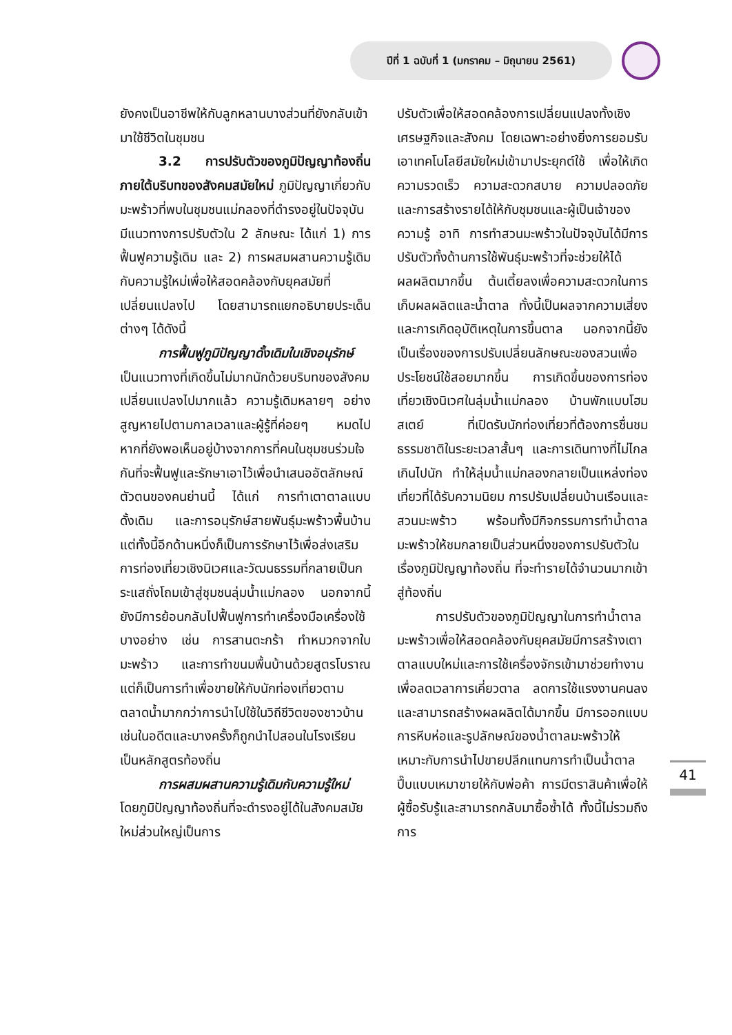ปีที่ 1 ฉบับที่ 1 (มกราคม – มิถุนายน 2561)
ยังคงเป็นอาชีพให้กับลูกหลานบางส่วนที่ยังกลับเข้ามาใช้ชีวิตในชุมชน
3.2 การปรับตัวของภูมิปัญญาท้องถิ่นภายใต้บริบทของสังคมสมัยใหม่ ภูมิปัญญาเกี่ยวกับมะพร้าวที่พบในชุมชนแม่กลองที่ดำรงอยู่ในปัจจุบันมีแนวทางการปรับตัวใน 2 ลักษณะ ได้แก่ 1) การฟื้นฟูความรู้เดิม และ 2) การผสมผสานความรู้เดิมกับความรู้ใหม่เพื่อให้สอดคล้องกับยุคสมัยที่เปลี่ยนแปลงไป โดยสามารถแยกอธิบายประเด็นต่างๆ ได้ดังนี้
การฟื้นฟูภูมิปัญญาดั้งเดิมในเชิงอนุรักษ์ เป็นแนวทางที่เกิดขึ้นไม่มากนักด้วยบริบทของสังคมเปลี่ยนแปลงไปมากแล้ว ความรู้เดิมหลายๆ อย่างสูญหายไปตามกาลเวลาและผู้รู้ที่ค่อยๆ หมดไป หากที่ยังพอเห็นอยู่บ้างจากการที่คนในชุมชนร่วมใจกันที่จะฟื้นฟูและรักษาเอาไว้เพื่อนำเสนออัตลักษณ์ตัวตนของคนย่านนี้ ได้แก่ การทำเตาตาลแบบดั้งเดิม และการอนุรักษ์สายพันธุ์มะพร้าวพื้นบ้าน แต่ทั้งนี้อีกด้านหนึ่งก็เป็นการรักษาไว้เพื่อส่งเสริมการท่องเที่ยวเชิงนิเวศและวัฒนธรรมที่กลายเป็นกระแสถั่งโถมเข้าสู่ชุมชนลุ่มน้ำแม่กลอง นอกจากนี้ยังมีการย้อนกลับไปฟื้นฟูการทำเครื่องมือเครื่องใช้บางอย่าง เช่น การสานตะกร้า ทำหมวกจากใบมะพร้าว และการทำขนมพื้นบ้านด้วยสูตรโบราณ แต่ก็เป็นการทำเพื่อขายให้กับนักท่องเที่ยวตามตลาดน้ำมากกว่าการนำไปใช้ในวิถีชีวิตของชาวบ้านเช่นในอดีตและบางครั้งก็ถูกนำไปสอนในโรงเรียนเป็นหลักสูตรท้องถิ่น
การผสมผสานความรู้เดิมกับความรู้ใหม่ โดยภูมิปัญญาท้องถิ่นที่จะดำรงอยู่ได้ในสังคมสมัยใหม่ส่วนใหญ่เป็นการ
ปรับตัวเพื่อให้สอดคล้องการเปลี่ยนแปลงทั้งเชิงเศรษฐกิจและสังคม โดยเฉพาะอย่างยิ่งการยอมรับเอาเทคโนโลยีสมัยใหม่เข้ามาประยุกต์ใช้ เพื่อให้เกิดความรวดเร็ว ความสะดวกสบาย ความปลอดภัย และการสร้างรายได้ให้กับชุมชนและผู้เป็นเจ้าของความรู้ อาทิ การทำสวนมะพร้าวในปัจจุบันได้มีการปรับตัวทั้งด้านการใช้พันธุ์มะพร้าวที่จะช่วยให้ได้ผลผลิตมากขึ้น ต้นเตี้ยลงเพื่อความสะดวกในการเก็บผลผลิตและน้ำตาล ทั้งนี้เป็นผลจากความเสี่ยงและการเกิดอุบัติเหตุในการขึ้นตาล นอกจากนี้ยังเป็นเรื่องของการปรับเปลี่ยนลักษณะของสวนเพื่อประโยชน์ใช้สอยมากขึ้น การเกิดขึ้นของการท่องเที่ยวเชิงนิเวศในลุ่มน้ำแม่กลอง บ้านพักแบบโฮมสเตย์ ที่เปิดรับนักท่องเที่ยวที่ต้องการชื่นชมธรรมชาติในระยะเวลาสั้นๆ และการเดินทางที่ไม่ไกลเกินไปนัก ทำให้ลุ่มน้ำแม่กลองกลายเป็นแหล่งท่องเที่ยวที่ได้รับความนิยม การปรับเปลี่ยนบ้านเรือนและสวนมะพร้าว พร้อมทั้งมีกิจกรรมการทำน้ำตาลมะพร้าวให้ชมกลายเป็นส่วนหนึ่งของการปรับตัวในเรื่องภูมิปัญญาท้องถิ่น ที่จะทำรายได้จำนวนมากเข้าสู่ท้องถิ่น
การปรับตัวของภูมิปัญญาในการทำน้ำตาลมะพร้าวเพื่อให้สอดคล้องกับยุคสมัยมีการสร้างเตาตาลแบบใหม่และการใช้เครื่องจักรเข้ามาช่วยทำงานเพื่อลดเวลาการเคี่ยวตาล ลดการใช้แรงงานคนลง และสามารถสร้างผลผลิตได้มากขึ้น มีการออกแบบการหีบห่อและรูปลักษณ์ของน้ำตาลมะพร้าวให้เหมาะกับการนำไปขายปลีกแทนการทำเป็นน้ำตาลปี๊บแบบเหมาขายให้กับพ่อค้า การมีตราสินค้าเพื่อให้ผู้ซื้อรับรู้และสามารถกลับมาซื้อซ้ำได้ ทั้งนี้ไม่รวมถึงการ
41